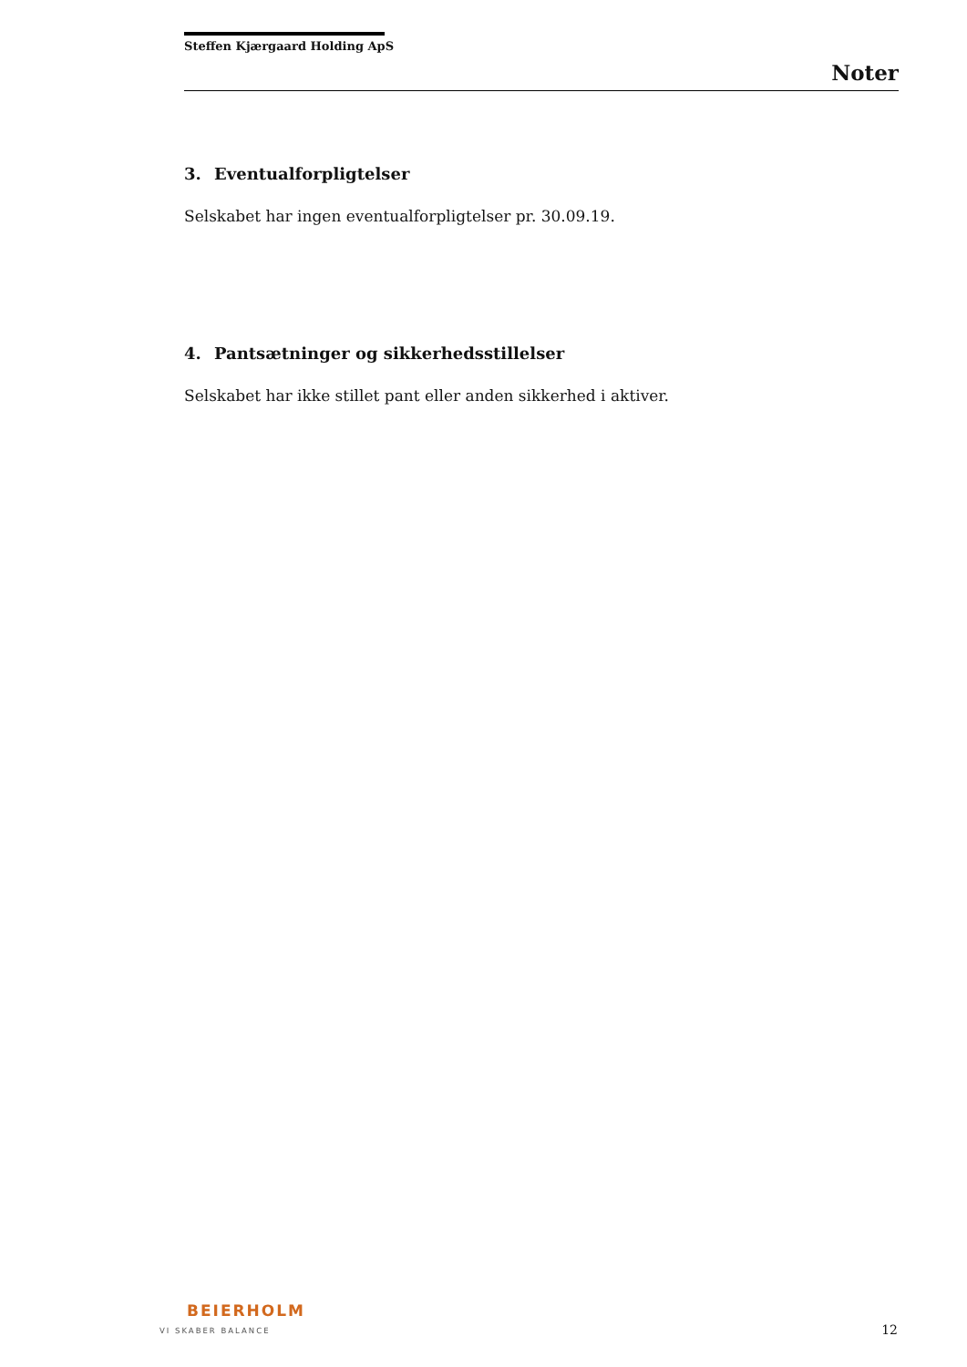Steffen Kjærgaard Holding ApS
Noter
3. Eventualforpligtelser
Selskabet har ingen eventualforpligtelser pr. 30.09.19.
4. Pantsætninger og sikkerhedsstillelser
Selskabet har ikke stillet pant eller anden sikkerhed i aktiver.
BEIERHOLM
VI SKABER BALANCE
12